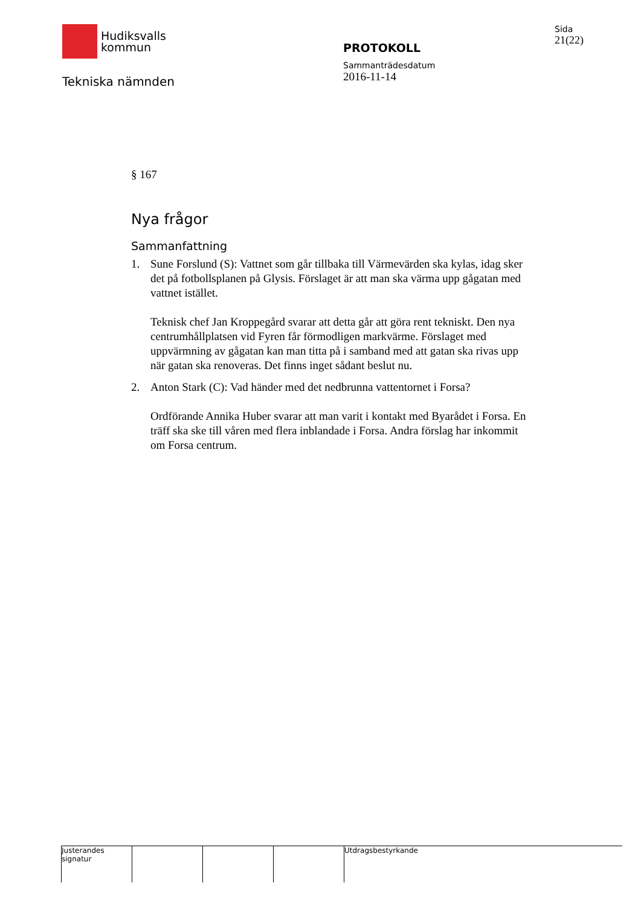Hudiksvalls
kommun
Tekniska nämnden
PROTOKOLL
Sammanträdesdatum
2016-11-14
Sida
21(22)
§ 167
Nya frågor
Sammanfattning
1. Sune Forslund (S): Vattnet som går tillbaka till Värmevärden ska kylas, idag sker det på fotbollsplanen på Glysis. Förslaget är att man ska värma upp gågatan med vattnet istället.
Teknisk chef Jan Kroppegård svarar att detta går att göra rent tekniskt. Den nya centrumhållplatsen vid Fyren får förmodligen markvärme. Förslaget med uppvärmning av gågatan kan man titta på i samband med att gatan ska rivas upp när gatan ska renoveras. Det finns inget sådant beslut nu.
2. Anton Stark (C): Vad händer med det nedbrunna vattentornet i Forsa?
Ordförande Annika Huber svarar att man varit i kontakt med Byarådet i Forsa. En träff ska ske till våren med flera inblandade i Forsa. Andra förslag har inkommit om Forsa centrum.
Justerandes signatur
Utdragsbestyrkande